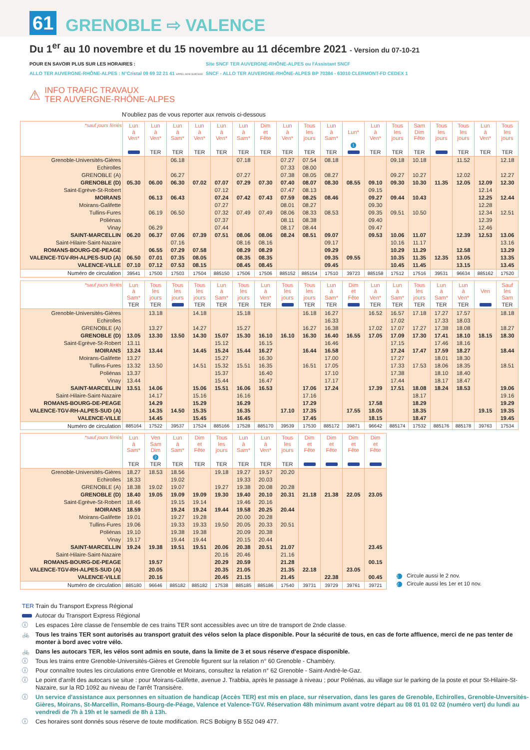61 GRENOBLE ⇨ VALENCE
Du 1<sup>er</sup> au 10 novembre et du 15 novembre au 11 décembre 2021 - Version du 07-10-21
POUR EN SAVOIR PLUS SUR LES HORAIRES :
ALLO TER AUVERGNE-RHÔNE-ALPES : N°Cristal 09 69 32 21 41 APPEL NON SURTAXE
Site SNCF TER AUVERGNE-RHÔNE-ALPES ou l'Assistant SNCF
SNCF - ALLO TER AUVERGNE-RHÔNE-ALPES BP 70384 - 63010 CLERMONT-FD CEDEX 1
⚠
INFO TRAFIC TRAVAUX
TER AUVERGNE-RHÔNE-ALPES
N'oubliez pas de vous reporter aux renvois ci-dessous
| *sauf jours fériés | Lun à Ven* | Lun à Ven* | Lun à Sam* | Lun à Ven* | Lun à Ven* | Lun à Sam* | Dim et Fête | Lun à Ven* | Tous les jours | Lun à Sam* | Lun* 1 | Lun à Ven* | Tous les jours | Sam Dim Fête | Tous les jours | Tous les jours | Lun à Ven* | Tous les jours |
| --- | --- | --- | --- | --- | --- | --- | --- | --- | --- | --- | --- | --- | --- | --- | --- | --- | --- | --- |
| | | TER | TER | TER | TER | TER | TER | TER | TER | TER | | TER | TER | TER | | TER | TER | TER |
| Grenoble-Universités-Gières | | | 06.18 | | | 07.18 | | 07.27 | 07.54 | 08.18 | | | 09.18 | 10.18 | | 11.52 | | 12.18 |
| Echirolles | | | | | | | | 07.33 | 08.00 | | | | | | | | | |
| GRENOBLE (A) | | | 06.27 | | | 07.27 | | 07.38 | 08.05 | 08.27 | | | 09.27 | 10.27 | | 12.02 | | 12.27 |
| GRENOBLE (D) | 05.30 | 06.00 | 06.30 | 07.02 | 07.07 | 07.29 | 07.30 | 07.40 | 08.07 | 08.30 | 08.55 | 09.10 | 09.30 | 10.30 | 11.35 | 12.05 | 12.09 | 12.30 |
| Saint-Egrève-St-Robert | | | | | 07.12 | | | 07.47 | 08.13 | | | 09.15 | | | | | 12.14 | |
| MOIRANS | | 06.13 | 06.43 | | 07.24 | 07.42 | 07.43 | 07.59 | 08.25 | 08.46 | | 09.27 | 09.44 | 10.43 | | | 12.25 | 12.44 |
| Moirans-Galifette | | | | | 07.27 | | | 08.01 | 08.27 | | | 09.30 | | | | | 12.28 | |
| Tullins-Fures | | 06.19 | 06.50 | | 07.32 | 07.49 | 07.49 | 08.06 | 08.33 | 08.53 | | 09.35 | 09.51 | 10.50 | | | 12.34 | 12.51 |
| Poliénas | | | | | 07.37 | | | 08.11 | 08.38 | | | 09.40 | | | | | 12.39 | |
| Vinay | | 06.29 | | | 07.44 | | | 08.17 | 08.44 | | | 09.47 | | | | | 12.46 | |
| SAINT-MARCELLIN | 06.20 | 06.37 | 07.06 | 07.39 | 07.51 | 08.06 | 08.06 | 08.24 | 08.51 | 09.07 | | 09.53 | 10.06 | 11.07 | | 12.39 | 12.53 | 13.06 |
| Saint-Hilaire-Saint-Nazaire | | | 07.16 | | | 08.16 | 08.16 | | | 09.17 | | | 10.16 | 11.17 | | | | 13.16 |
| ROMANS-BOURG-DE-PEAGE | | 06.55 | 07.29 | 07.58 | | 08.29 | 08.29 | | | 09.29 | | | 10.29 | 11.29 | | 12.58 | | 13.29 |
| VALENCE-TGV-RH-ALPES-SUD (A) | 06.50 | 07.01 | 07.35 | 08.05 | | 08.35 | 08.35 | | | 09.35 | 09.55 | | 10.35 | 11.35 | 12.35 | 13.05 | | 13.35 |
| VALENCE-VILLE | 07.10 | 07.12 | 07.53 | 08.15 | | 08.45 | 08.45 | | | 09.45 | | | 10.45 | 11.45 | | 13.15 | | 13.45 |
| Numéro de circulation | 39541 | 17500 | 17503 | 17504 | 885150 | 17506 | 17506 | 885152 | 885154 | 17510 | 39723 | 885158 | 17512 | 17516 | 39531 | 96634 | 885162 | 17520 |
| *sauf jours fériés | Lun à Sam* | Tous les jours | Tous les jours | Tous les jours | Lun à Sam* | Tous les jours | Lun à Ven* | Tous les jours | Tous les jours | Lun à Sam* | Dim et Fête | Lun à Ven* | Lun à Sam* | Tous les jours | Lun à Sam* | Lun à Ven* | Ven | Sauf les Sam |
| --- | --- | --- | --- | --- | --- | --- | --- | --- | --- | --- | --- | --- | --- | --- | --- | --- | --- | --- |
| | TER | TER | | TER | TER | TER | TER | | TER | TER | | TER | TER | TER | TER | TER | | TER |
| Grenoble-Universités-Gières | | 13.18 | | 14.18 | | 15.18 | | | 16.18 | 16.27 | | 16.52 | 16.57 | 17.18 | 17.27 | 17.57 | | 18.18 |
| Echirolles | | | | | | | | | | 16.33 | | | 17.02 | | 17.33 | 18.03 | | |
| GRENOBLE (A) | | 13.27 | | 14.27 | | 15.27 | | | 16.27 | 16.38 | | 17.02 | 17.07 | 17.27 | 17.38 | 18.08 | | 18.27 |
| GRENOBLE (D) | 13.05 | 13.30 | 13.50 | 14.30 | 15.07 | 15.30 | 16.10 | 16.10 | 16.30 | 16.40 | 16.55 | 17.05 | 17.09 | 17.30 | 17.41 | 18.10 | 18.15 | 18.30 |
| Saint-Egrève-St-Robert | 13.11 | | | | 15.12 | | 16.15 | | | 16.46 | | | 17.15 | | 17.46 | 18.16 | | |
| MOIRANS | 13.24 | 13.44 | | 14.45 | 15.24 | 15.44 | 16.27 | | 16.44 | 16.58 | | | 17.24 | 17.47 | 17.59 | 18.27 | | 18.44 |
| Moirans-Galifette | 13.27 | | | | 15.27 | | 16.30 | | | 17.00 | | | 17.27 | | 18.01 | 18.30 | | |
| Tullins-Fures | 13.32 | 13.50 | | 14.51 | 15.32 | 15.51 | 16.35 | | 16.51 | 17.05 | | | 17.33 | 17.53 | 18.06 | 18.35 | | 18.51 |
| Poliénas | 13.37 | | | | 15.37 | | 16.40 | | | 17.10 | | | 17.38 | | 18.10 | 18.40 | | |
| Vinay | 13.44 | | | | 15.44 | | 16.47 | | | 17.17 | | | 17.44 | | 18.17 | 18.47 | | |
| SAINT-MARCELLIN | 13.51 | 14.06 | | 15.06 | 15.51 | 16.06 | 16.53 | | 17.06 | 17.24 | | 17.39 | 17.51 | 18.08 | 18.24 | 18.53 | | 19.06 |
| Saint-Hilaire-Saint-Nazaire | | 14.17 | | 15.16 | | 16.16 | | | 17.16 | | | | | 18.17 | | | | 19.16 |
| ROMANS-BOURG-DE-PEAGE | | 14.29 | | 15.29 | | 16.29 | | | 17.29 | | | 17.58 | | 18.29 | | | | 19.29 |
| VALENCE-TGV-RH-ALPES-SUD (A) | | 14.35 | 14.50 | 15.35 | | 16.35 | | 17.10 | 17.35 | | 17.55 | 18.05 | | 18.35 | | | 19.15 | 19.35 |
| VALENCE-VILLE | | 14.45 | | 15.45 | | 16.45 | | | 17.45 | | | 18.15 | | 18.47 | | | | 19.45 |
| Numéro de circulation | 885164 | 17522 | 39537 | 17524 | 885166 | 17528 | 885170 | 39539 | 17530 | 885172 | 39871 | 96642 | 885174 | 17532 | 885176 | 885178 | 39763 | 17534 |
| *sauf jours fériés | Lun à Sam* | Ven Sam Dim 2 | Lun à Sam* | Dim et Fête | Tous les jours | Lun à Sam* | Lun à Ven* | Tous les jours | Dim et Fête | Dim et Fête | Dim et Fête | Dim et Fête |
| --- | --- | --- | --- | --- | --- | --- | --- | --- | --- | --- | --- | --- |
| | TER | TER | TER | TER | TER | TER | TER | TER | | | | |
| Grenoble-Universités-Gières | 18.27 | 18.53 | 18.56 | | 19.18 | 19.27 | 19.57 | 20.20 | | | | |
| Echirolles | 18.33 | | 19.02 | | | 19.33 | 20.03 | | | | | |
| GRENOBLE (A) | 18.38 | 19.02 | 19.07 | | 19.27 | 19.38 | 20.08 | 20.28 | | | | |
| GRENOBLE (D) | 18.40 | 19.05 | 19.09 | 19.09 | 19.30 | 19.40 | 20.10 | 20.31 | 21.18 | 21.38 | 22.05 | 23.05 |
| Saint-Egrève-St-Robert | 18.46 | | 19.15 | 19.14 | | 19.46 | 20.16 | | | | | |
| MOIRANS | 18.59 | | 19.24 | 19.24 | 19.44 | 19.58 | 20.25 | 20.44 | | | | |
| Moirans-Galifette | 19.01 | | 19.27 | 19.28 | | 20.00 | 20.28 | | | | | |
| Tullins-Fures | 19.06 | | 19.33 | 19.33 | 19.50 | 20.05 | 20.33 | 20.51 | | | | |
| Poliénas | 19.10 | | 19.38 | 19.38 | | 20.09 | 20.38 | | | | | |
| Vinay | 19.17 | | 19.44 | 19.44 | | 20.15 | 20.44 | | | | | |
| SAINT-MARCELLIN | 19.24 | 19.38 | 19.51 | 19.51 | 20.06 | 20.38 | 20.51 | 21.07 | | | | 23.45 |
| Saint-Hilaire-Saint-Nazaire | | | | | 20.16 | 20.46 | | 21.16 | | | | |
| ROMANS-BOURG-DE-PEAGE | | 19.57 | | | 20.29 | 20.59 | | 21.28 | | | | 00.15 |
| VALENCE-TGV-RH-ALPES-SUD (A) | | 20.05 | | | 20.35 | 21.05 | | 21.35 | 22.18 | | 23.05 | |
| VALENCE-VILLE | | 20.16 | | | 20.45 | 21.15 | | 21.45 | | 22.38 | | 00.45 |
| Numéro de circulation | 885180 | 96646 | 885182 | 885182 | 17538 | 885185 | 885186 | 17540 | 39731 | 39729 | 39761 | 39721 |
1 Circule aussi le 2 nov.
2 Circule aussi les 1er et 10 nov.
TER Train du Transport Express Régional
Autocar du Transport Express Régional
ⓘ Les espaces 1ère classe de l'ensemble de ces trains TER sont accessibles avec un titre de transport de 2nde classe.
🚲 Tous les trains TER sont autorisés au transport gratuit des vélos selon la place disponible. Pour la sécurité de tous, en cas de forte affluence, merci de ne pas tenter de monter à bord avec votre vélo.
🚲 Dans les autocars TER, les vélos sont admis en soute, dans la limite de 3 et sous réserve d'espace disponible.
ⓘ Tous les trains entre Grenoble-Universités-Gières et Grenoble figurent sur la relation n° 60 Grenoble - Chambéry.
ⓘ Pour connaître toutes les circulations entre Grenoble et Moirans, consultez la relation n° 62 Grenoble - Saint-André-le-Gaz.
ⓘ Le point d'arrêt des autocars se situe : pour Moirans-Galifette, avenue J. Trabbia, après le passage à niveau ; pour Poliénas, au village sur le parking de la poste et pour St-Hilaire-St-Nazaire, sur la RD 1092 au niveau de l'arrêt Transisère.
ⓘ Un service d'assistance aux personnes en situation de handicap (Accès TER) est mis en place, sur réservation, dans les gares de Grenoble, Echirolles, Grenoble-Unversités-Gières, Moirans, St-Marcellin, Romans-Bourg-de-Péage, Valence et Valence-TGV. Réservation 48h minimum avant votre départ au 08 01 01 02 02 (numéro vert) du lundi au vendredi de 7h à 19h et le samedi de 8h à 13h.
ⓘ Ces horaires sont donnés sous réserve de toute modification. RCS Bobigny B 552 049 477.